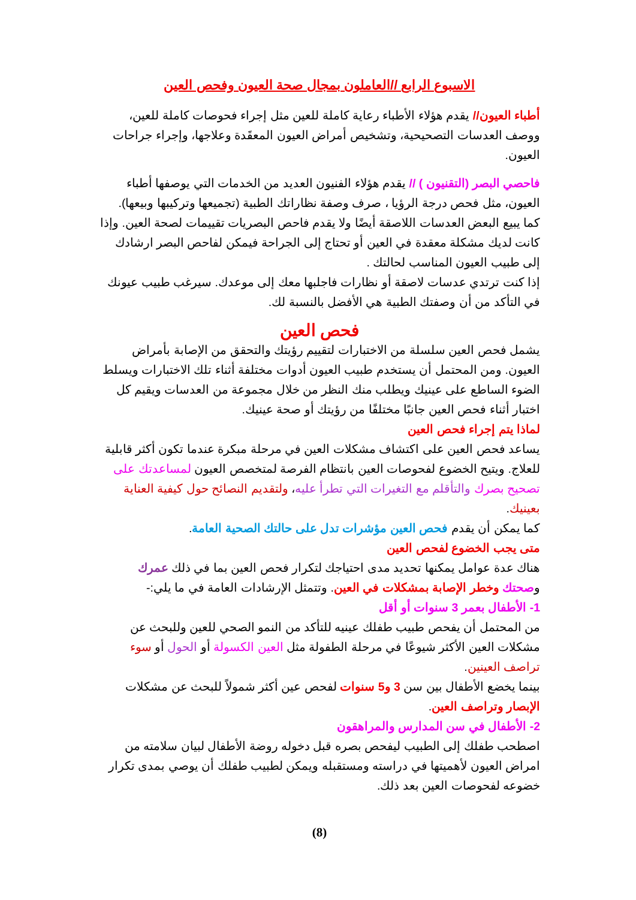الاسبوع الرابع //العاملون بمجال صحة العيون وفحص العين
أطباء العيون// يقدم هؤلاء الأطباء رعاية كاملة للعين مثل إجراء فحوصات كاملة للعين، ووصف العدسات التصحيحية، وتشخيص أمراض العيون المعقَدة وعلاجها، وإجراء جراحات العيون.
فاحصي البصر (التقنيون ) // يقدم هؤلاء الفنيون العديد من الخدمات التي يوصفها أطباء العيون، مثل فحص درجة الرؤيا ، صرف وصفة نظاراتك الطبية (تجميعها وتركيبها وبيعها). كما يبيع البعض العدسات اللاصقة أيضًا ولا يقدم فاحص البصريات تقييمات لصحة العين. وإذا كانت لديك مشكلة معقدة في العين أو تحتاج إلى الجراحة فيمكن لفاحص البصر ارشادك إلى طبيب العيون المناسب لحالتك .
إذا كنت ترتدي عدسات لاصقة أو نظارات فاجلبها معك إلى موعدك. سيرغب طبيب عيونك في التأكد من أن وصفتك الطبية هي الأفضل بالنسبة لك.
فحص العين
يشمل فحص العين سلسلة من الاختبارات لتقييم رؤيتك والتحقق من الإصابة بأمراض العيون. ومن المحتمل أن يستخدم طبيب العيون أدوات مختلفة أثناء تلك الاختبارات ويسلط الضوء الساطع على عينيك ويطلب منك النظر من خلال مجموعة من العدسات ويقيم كل اختبار أثناء فحص العين جانبًا مختلفًا من رؤيتك أو صحة عينيك.
لماذا يتم إجراء فحص العين
يساعد فحص العين على اكتشاف مشكلات العين في مرحلة مبكرة عندما تكون أكثر قابلية للعلاج. ويتيح الخضوع لفحوصات العين بانتظام الفرصة لمتخصص العيون لمساعدتك على تصحيح بصرك والتأقلم مع التغيرات التي تطرأ عليه، ولتقديم النصائح حول كيفية العناية بعينيك.
كما يمكن أن يقدم فحص العين مؤشرات تدل على حالتك الصحية العامة.
متى يجب الخضوع لفحص العين
هناك عدة عوامل يمكنها تحديد مدى احتياجك لتكرار فحص العين بما في ذلك عمرك وصحتك وخطر الإصابة بمشكلات في العين. وتتمثل الإرشادات العامة في ما يلي:-
1- الأطفال بعمر 3 سنوات أو أقل
من المحتمل أن يفحص طبيب طفلك عينيه للتأكد من النمو الصحي للعين وللبحث عن مشكلات العين الأكثر شيوعًا في مرحلة الطفولة مثل العين الكسولة أو الحول أو سوء تراصف العينين.
بينما يخضع الأطفال بين سن 3 و5 سنوات لفحص عين أكثر شمولاً للبحث عن مشكلات الإبصار وتراصف العين.
2- الأطفال في سن المدارس والمراهقون
اصطحب طفلك إلى الطبيب ليفحص بصره قبل دخوله روضة الأطفال لبيان سلامته من امراض العيون لأهميتها في دراسته ومستقبله ويمكن لطبيب طفلك أن يوصي بمدى تكرار خضوعه لفحوصات العين بعد ذلك.
(8)